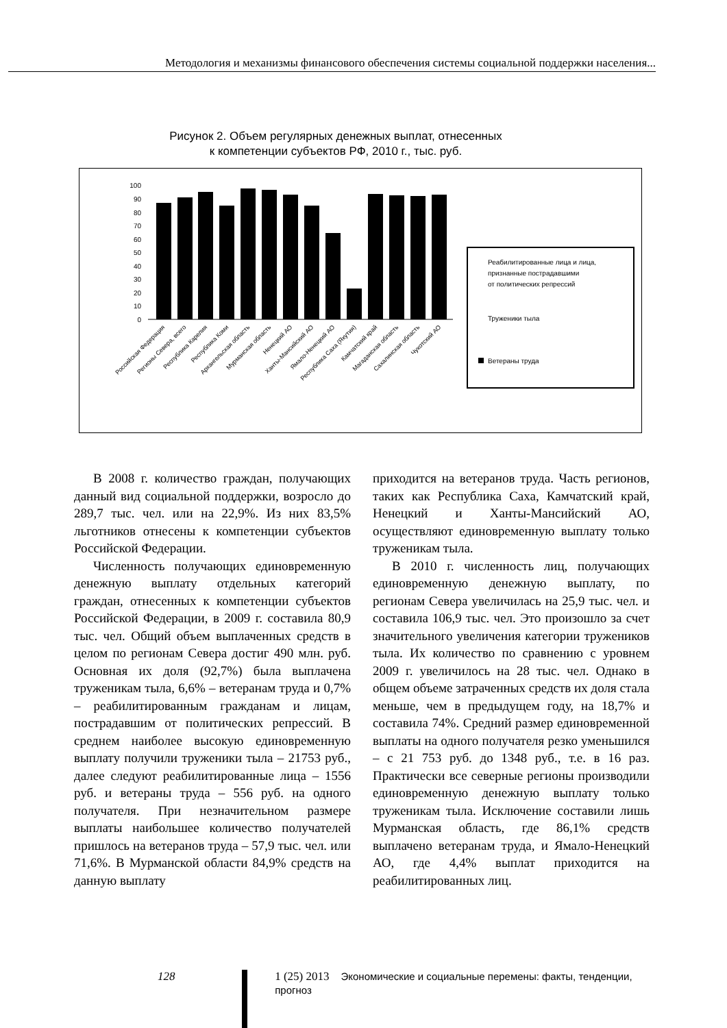Методология и механизмы финансового обеспечения системы социальной поддержки населения...
Рисунок 2. Объем регулярных денежных выплат, отнесенных
к компетенции субъектов РФ, 2010 г., тыс. руб.
100
90
80
70
60
50
40
30
20
10
0
Российская Федерация
Регионы Севера, всего
Республика Карелия
Республика Коми
Архангельская область
Мурманская область
Ненецкий АО
Ханты-Мансийский АО
Ямало-Ненецкий АО
Республика Саха (Якутия)
Камчатский край
Магаданская область
Сахалинская область
Чукотский АО
Реабилитированные лица и лица,
признанные пострадавшими
от политических репрессий
Труженики тыла
Ветераны труда
В 2008 г. количество граждан, получающих данный вид социальной поддержки, возросло до 289,7 тыс. чел. или на 22,9%. Из них 83,5% льготников отнесены к компетенции субъектов Российской Федерации.
Численность получающих единовременную денежную выплату отдельных категорий граждан, отнесенных к компетенции субъектов Российской Федерации, в 2009 г. составила 80,9 тыс. чел. Общий объем выплаченных средств в целом по регионам Севера достиг 490 млн. руб. Основная их доля (92,7%) была выплачена труженикам тыла, 6,6% – ветеранам труда и 0,7% – реабилитированным гражданам и лицам, пострадавшим от политических репрессий. В среднем наиболее высокую единовременную выплату получили труженики тыла – 21753 руб., далее следуют реабилитированные лица – 1556 руб. и ветераны труда – 556 руб. на одного получателя. При незначительном размере выплаты наибольшее количество получателей пришлось на ветеранов труда – 57,9 тыс. чел. или 71,6%. В Мурманской области 84,9% средств на данную выплату
приходится на ветеранов труда. Часть регионов, таких как Республика Саха, Камчатский край, Ненецкий и Ханты-Мансийский АО, осуществляют единовременную выплату только труженикам тыла.
В 2010 г. численность лиц, получающих единовременную денежную выплату, по регионам Севера увеличилась на 25,9 тыс. чел. и составила 106,9 тыс. чел. Это произошло за счет значительного увеличения категории тружеников тыла. Их количество по сравнению с уровнем 2009 г. увеличилось на 28 тыс. чел. Однако в общем объеме затраченных средств их доля стала меньше, чем в предыдущем году, на 18,7% и составила 74%. Средний размер единовременной выплаты на одного получателя резко уменьшился – с 21 753 руб. до 1348 руб., т.е. в 16 раз. Практически все северные регионы производили единовременную денежную выплату только труженикам тыла. Исключение составили лишь Мурманская область, где 86,1% средств выплачено ветеранам труда, и Ямало-Ненецкий АО, где 4,4% выплат приходится на реабилитированных лиц.
128 1 (25) 2013 Экономические и социальные перемены: факты, тенденции, прогноз